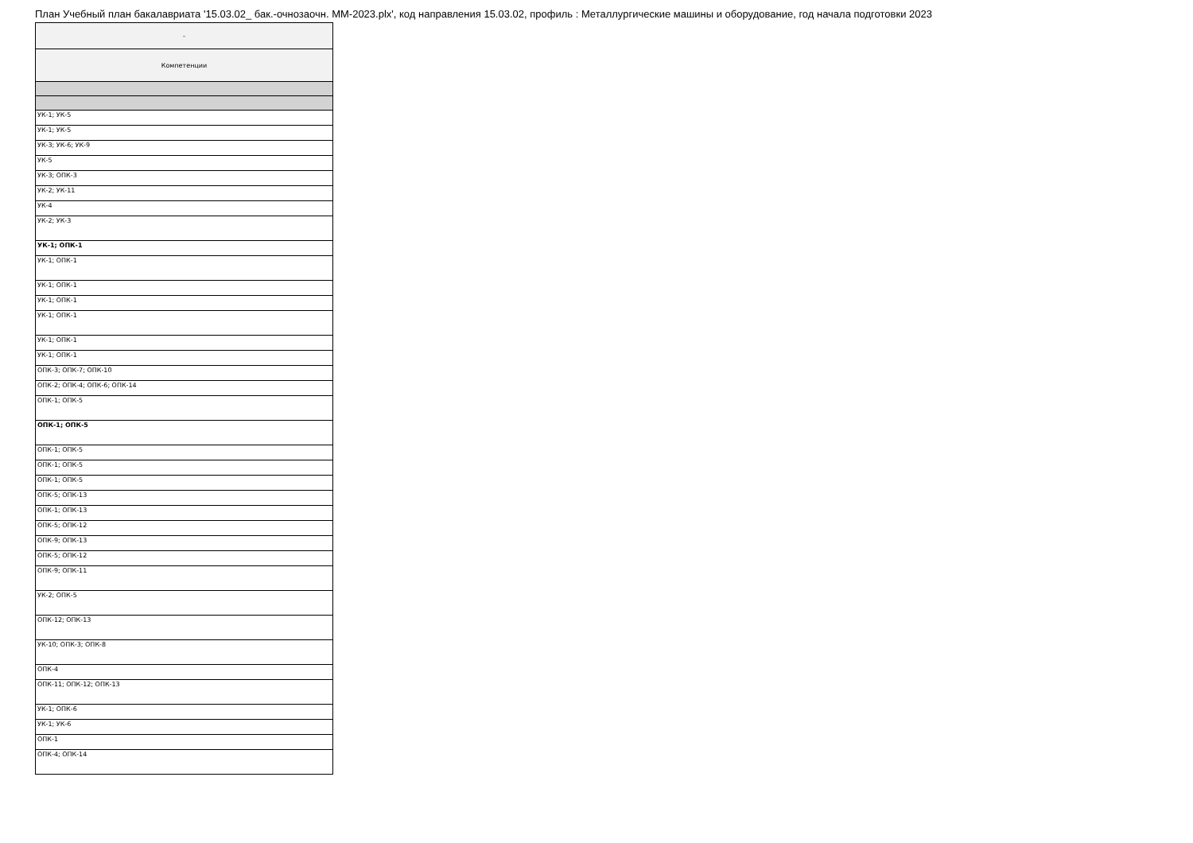План Учебный план бакалавриата '15.03.02_ бак.-очнозаочн. ММ-2023.plx', код направления 15.03.02, профиль : Металлургические машины и оборудование, год начала подготовки 2023
| - |
| --- |
| Компетенции |
| УК-1; УК-5 |
| УК-1; УК-5 |
| УК-3; УК-6; УК-9 |
| УК-5 |
| УК-3; ОПК-3 |
| УК-2; УК-11 |
| УК-4 |
| УК-2; УК-3 |
| УК-1; ОПК-1 |
| УК-1; ОПК-1 |
| УК-1; ОПК-1 |
| УК-1; ОПК-1 |
| УК-1; ОПК-1 |
| УК-1; ОПК-1 |
| УК-1; ОПК-1 |
| ОПК-3; ОПК-7; ОПК-10 |
| ОПК-2; ОПК-4; ОПК-6; ОПК-14 |
| ОПК-1; ОПК-5 |
| ОПК-1; ОПК-5 |
| ОПК-1; ОПК-5 |
| ОПК-1; ОПК-5 |
| ОПК-1; ОПК-5 |
| ОПК-5; ОПК-13 |
| ОПК-1; ОПК-13 |
| ОПК-5; ОПК-12 |
| ОПК-9; ОПК-13 |
| ОПК-5; ОПК-12 |
| ОПК-9; ОПК-11 |
| УК-2; ОПК-5 |
| ОПК-12; ОПК-13 |
| УК-10; ОПК-3; ОПК-8 |
| ОПК-4 |
| ОПК-11; ОПК-12; ОПК-13 |
| УК-1; ОПК-6 |
| УК-1; УК-6 |
| ОПК-1 |
| ОПК-4; ОПК-14 |